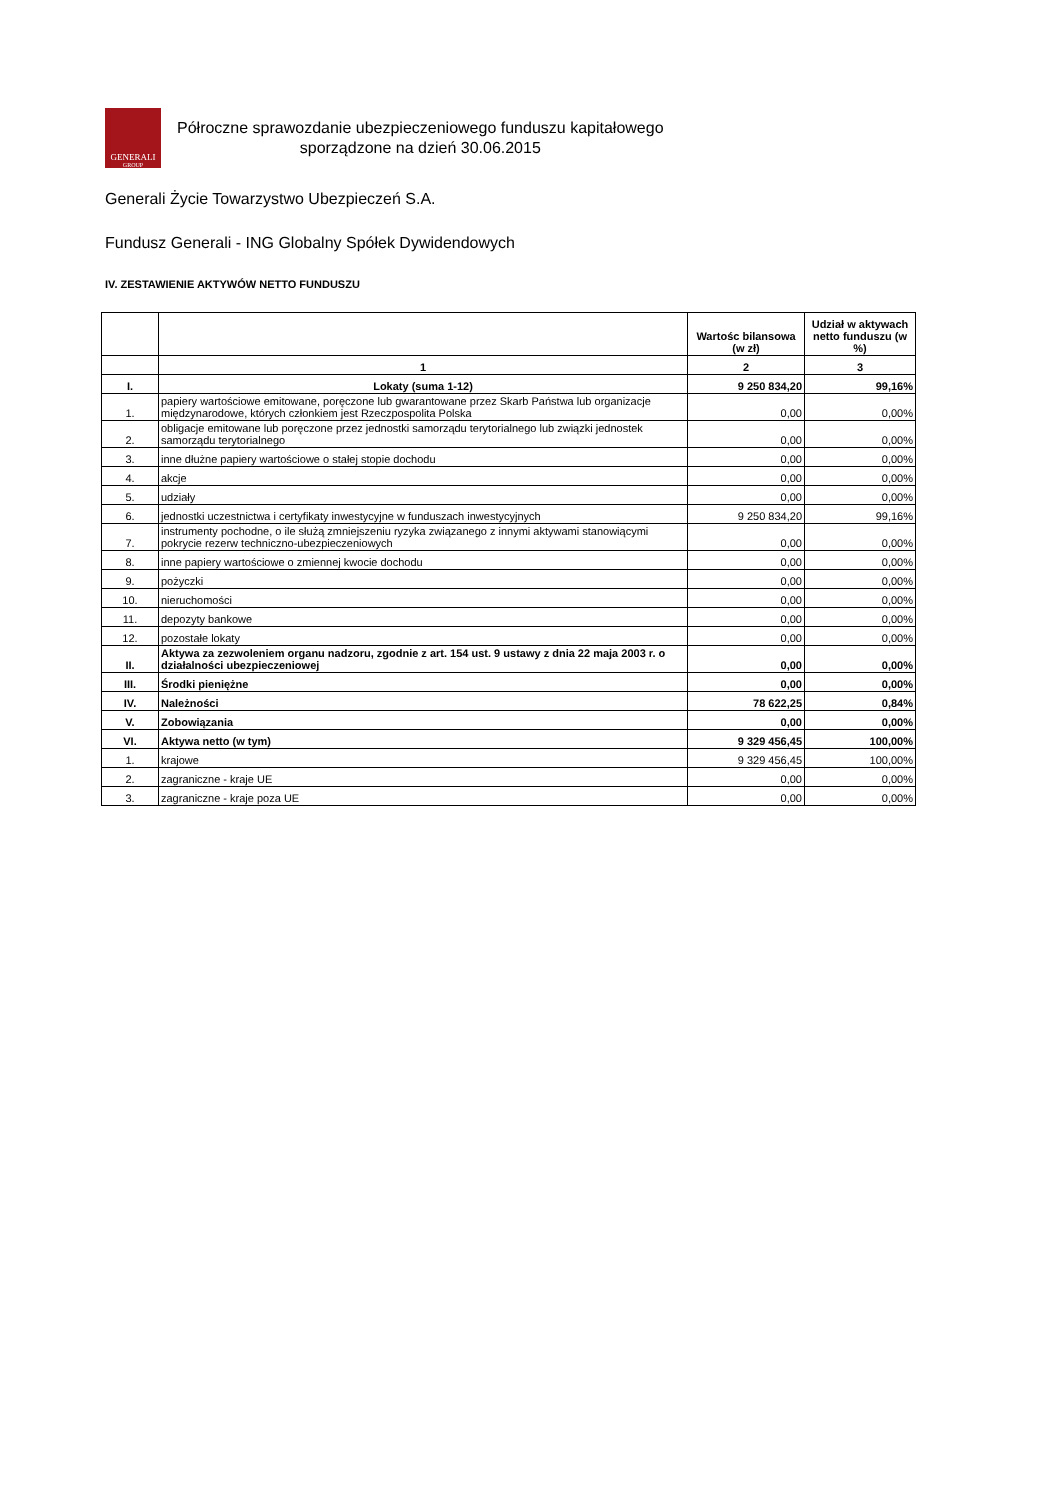GENERALI
GROUP
Półroczne sprawozdanie ubezpieczeniowego funduszu kapitałowego
sporządzone na dzień 30.06.2015
Generali Życie Towarzystwo Ubezpieczeń S.A.
Fundusz Generali - ING Globalny Spółek Dywidendowych
IV. ZESTAWIENIE AKTYWÓW NETTO FUNDUSZU
| | | Wartośc bilansowa (w zł) | Udział w aktywach netto funduszu (w %) |
| --- | --- | --- | --- |
| | 1 | 2 | 3 |
| I. | Lokaty (suma 1-12) | 9 250 834,20 | 99,16% |
| 1. | papiery wartościowe emitowane, poręczone lub gwarantowane przez Skarb Państwa lub organizacje międzynarodowe, których członkiem jest Rzeczpospolita Polska | 0,00 | 0,00% |
| 2. | obligacje emitowane lub poręczone przez jednostki samorządu terytorialnego lub związki jednostek samorządu terytorialnego | 0,00 | 0,00% |
| 3. | inne dłużne papiery wartościowe o stałej stopie dochodu | 0,00 | 0,00% |
| 4. | akcje | 0,00 | 0,00% |
| 5. | udziały | 0,00 | 0,00% |
| 6. | jednostki uczestnictwa i certyfikaty inwestycyjne w funduszach inwestycyjnych | 9 250 834,20 | 99,16% |
| 7. | instrumenty pochodne, o ile służą zmniejszeniu ryzyka związanego z innymi aktywami stanowiącymi pokrycie rezerw techniczno-ubezpieczeniowych | 0,00 | 0,00% |
| 8. | inne papiery wartościowe o zmiennej kwocie dochodu | 0,00 | 0,00% |
| 9. | pożyczki | 0,00 | 0,00% |
| 10. | nieruchomości | 0,00 | 0,00% |
| 11. | depozyty bankowe | 0,00 | 0,00% |
| 12. | pozostałe lokaty | 0,00 | 0,00% |
| II. | Aktywa za zezwoleniem organu nadzoru, zgodnie z art. 154 ust. 9 ustawy z dnia 22 maja 2003 r. o działalności ubezpieczeniowej | 0,00 | 0,00% |
| III. | Środki pieniężne | 0,00 | 0,00% |
| IV. | Należności | 78 622,25 | 0,84% |
| V. | Zobowiązania | 0,00 | 0,00% |
| VI. | Aktywa netto (w tym) | 9 329 456,45 | 100,00% |
| 1. | krajowe | 9 329 456,45 | 100,00% |
| 2. | zagraniczne - kraje UE | 0,00 | 0,00% |
| 3. | zagraniczne - kraje poza UE | 0,00 | 0,00% |